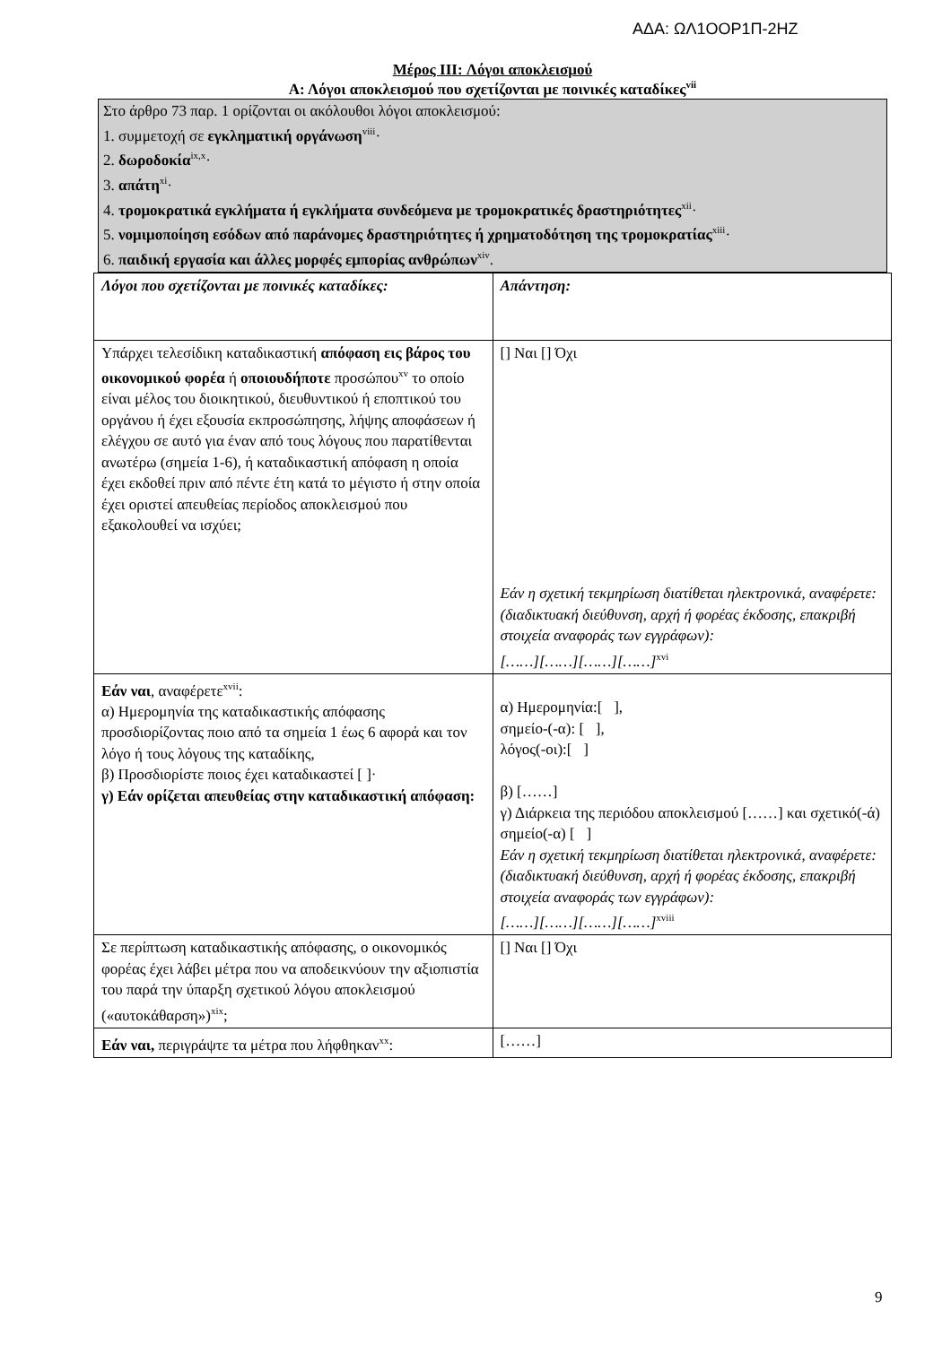ΑΔΑ: ΩΛ1ΟΟΡ1Π-2ΗΖ
Μέρος III: Λόγοι αποκλεισμού
Α: Λόγοι αποκλεισμού που σχετίζονται με ποινικές καταδίκες<sup>vii</sup>
Στο άρθρο 73 παρ. 1 ορίζονται οι ακόλουθοι λόγοι αποκλεισμού:
1. συμμετοχή σε εγκληματική οργάνωση<sup>viii</sup>·
2. δωροδοκία<sup>ix,x</sup>·
3. απάτη<sup>xi</sup>·
4. τρομοκρατικά εγκλήματα ή εγκλήματα συνδεόμενα με τρομοκρατικές δραστηριότητες<sup>xii</sup>·
5. νομιμοποίηση εσόδων από παράνομες δραστηριότητες ή χρηματοδότηση της τρομοκρατίας<sup>xiii</sup>·
6. παιδική εργασία και άλλες μορφές εμπορίας ανθρώπων<sup>xiv</sup>.
| Λόγοι που σχετίζονται με ποινικές καταδίκες: | Απάντηση: |
| Υπάρχει τελεσίδικη καταδικαστική απόφαση εις βάρος του οικονομικού φορέα ή οποιουδήποτε προσώπου<sup>xv</sup> το οποίο είναι μέλος του διοικητικού, διευθυντικού ή εποπτικού του οργάνου ή έχει εξουσία εκπροσώπησης, λήψης αποφάσεων ή ελέγχου σε αυτό για έναν από τους λόγους που παρατίθενται ανωτέρω (σημεία 1-6), ή καταδικαστική απόφαση η οποία έχει εκδοθεί πριν από πέντε έτη κατά το μέγιστο ή στην οποία έχει οριστεί απευθείας περίοδος αποκλεισμού που εξακολουθεί να ισχύει; | [] Ναι [] Όχι Εάν η σχετική τεκμηρίωση διατίθεται ηλεκτρονικά, αναφέρετε: (διαδικτυακή διεύθυνση, αρχή ή φορέας έκδοσης, επακριβή στοιχεία αναφοράς των εγγράφων): [……][……][……][……]<sup>xvi</sup> |
| Εάν ναι , αναφέρετε<sup>xvii</sup>: α) Ημερομηνία της καταδικαστικής απόφασης προσδιορίζοντας ποιο από τα σημεία 1 έως 6 αφορά και τον λόγο ή τους λόγους της καταδίκης, β) Προσδιορίστε ποιος έχει καταδικαστεί [ ]· γ) Εάν ορίζεται απευθείας στην καταδικαστική απόφαση: | α) Ημερομηνία:[ ], σημείο-(-α): [ ], λόγος(-οι):[ ] β) [……] γ) Διάρκεια της περιόδου αποκλεισμού [……] και σχετικό(-ά) σημείο(-α) [ ] Εάν η σχετική τεκμηρίωση διατίθεται ηλεκτρονικά, αναφέρετε: (διαδικτυακή διεύθυνση, αρχή ή φορέας έκδοσης, επακριβή στοιχεία αναφοράς των εγγράφων): [……][……][……][……]<sup>xviii</sup> |
| Σε περίπτωση καταδικαστικής απόφασης, ο οικονομικός φορέας έχει λάβει μέτρα που να αποδεικνύουν την αξιοπιστία του παρά την ύπαρξη σχετικού λόγου αποκλεισμού («αυτοκάθαρση»)<sup>xix</sup>; | [] Ναι [] Όχι |
| Εάν ναι, περιγράψτε τα μέτρα που λήφθηκαν<sup>xx</sup>: | [……] |
9